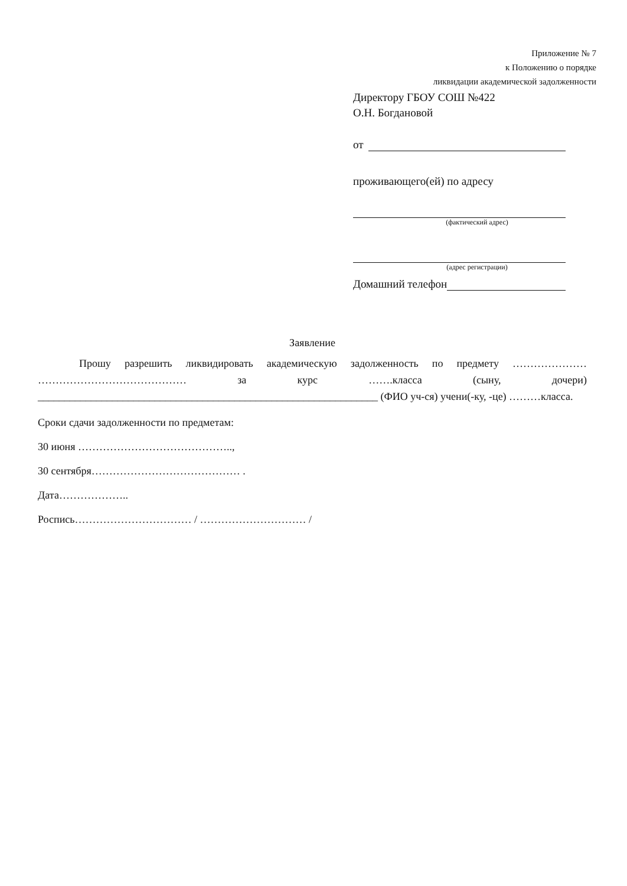Приложение № 7
к Положению о порядке
ликвидации академической задолженности
Директору ГБОУ СОШ №422
О.Н. Богдановой
от
проживающего(ей) по адресу
(фактический адрес)
(адрес регистрации)
Домашний телефон
Заявление
Прошу разрешить ликвидировать академическую задолженность по предмету ………………… …………………………………… за курс …….класса (сыну, дочери) ________________________________________________________________ (ФИО уч-ся) учени(-ку, -це) ………класса.
Сроки сдачи задолженности по предметам:
30 июня ……………………………………..,
30 сентября…………………………………… .
Дата………………..
Роспись…………………………… / ………………………… /